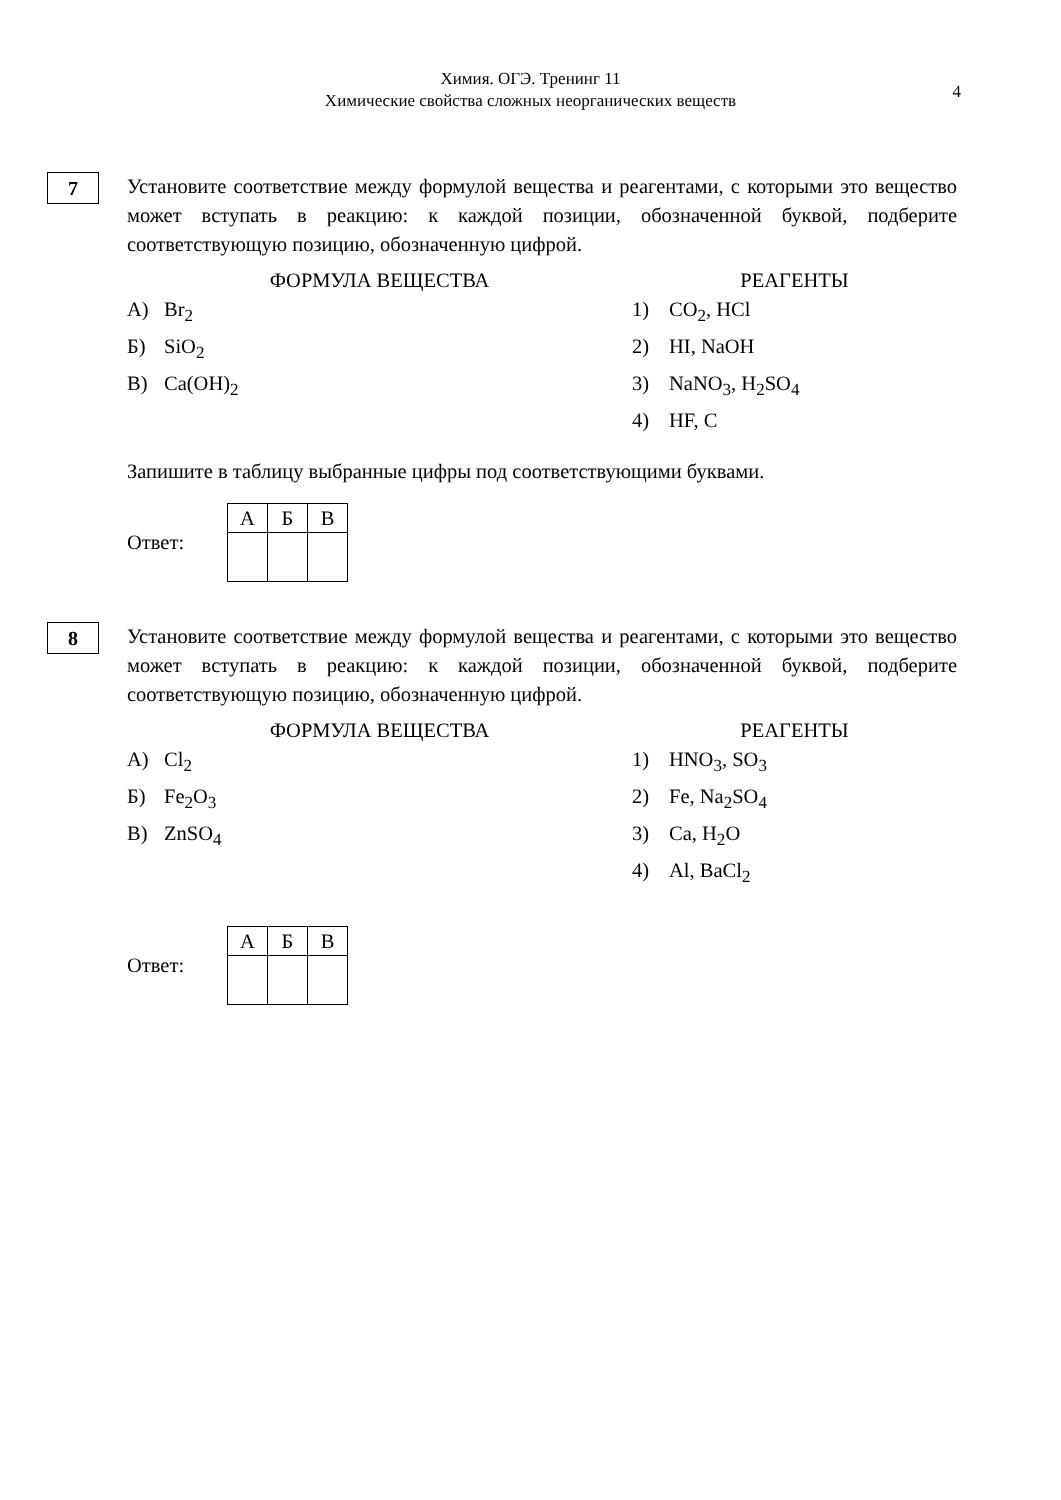Химия. ОГЭ. Тренинг 11
Химические свойства сложных неорганических веществ
4
7
Установите соответствие между формулой вещества и реагентами, с которыми это вещество может вступать в реакцию: к каждой позиции, обозначенной буквой, подберите соответствующую позицию, обозначенную цифрой.
ФОРМУЛА ВЕЩЕСТВА
А) Br<sub>2</sub>
Б) SiO<sub>2</sub>
В) Ca(OH)<sub>2</sub>
РЕАГЕНТЫ
1) CO<sub>2</sub>, HCl
2) HI, NaOH
3) NaNO<sub>3</sub>, H<sub>2</sub>SO<sub>4</sub>
4) HF, C
Запишите в таблицу выбранные цифры под соответствующими буквами.
Ответ:
| А | Б | В |
| --- | --- | --- |
8
Установите соответствие между формулой вещества и реагентами, с которыми это вещество может вступать в реакцию: к каждой позиции, обозначенной буквой, подберите соответствующую позицию, обозначенную цифрой.
ФОРМУЛА ВЕЩЕСТВА
А) Cl<sub>2</sub>
Б) Fe<sub>2</sub>O<sub>3</sub>
В) ZnSO<sub>4</sub>
РЕАГЕНТЫ
1) HNO<sub>3</sub>, SO<sub>3</sub>
2) Fe, Na<sub>2</sub>SO<sub>4</sub>
3) Ca, H<sub>2</sub>O
4) Al, BaCl<sub>2</sub>
Ответ:
| А | Б | В |
| --- | --- | --- |